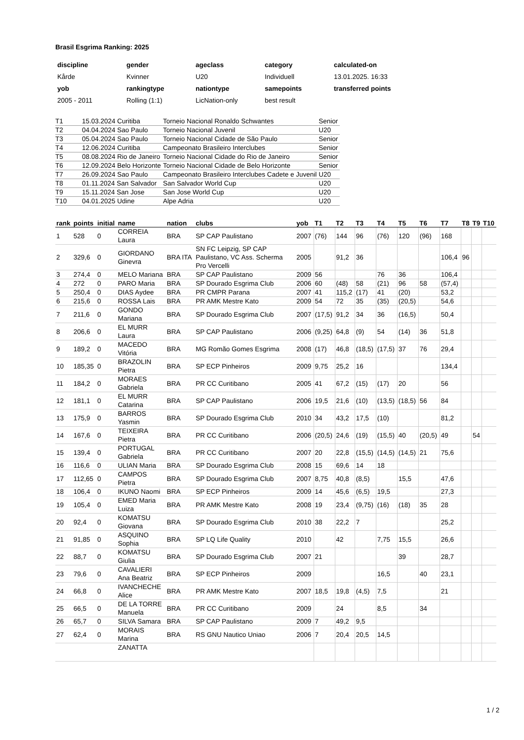Brasil Esgrima Ranking: 2025
| discipline | gender | ageclass | category | calculated-on |
| Kårde | Kvinner | U20 | Individuell | 13.01.2025. 16:33 |
| yob | rankingtype | nationtype | samepoints | transferred points |
| 2005 - 2011 | Rolling (1:1) | LicNation-only | best result | |
| T1 | 15.03.2024 Curitiba | Torneio Nacional Ronaldo Schwantes | Senior |
| T2 | 04.04.2024 Sao Paulo | Torneio Nacional Juvenil | U20 |
| T3 | 05.04.2024 Sao Paulo | Torneio Nacional Cidade de São Paulo | Senior |
| T4 | 12.06.2024 Curitiba | Campeonato Brasileiro Interclubes | Senior |
| T5 | 08.08.2024 Rio de Janeiro | Torneio Nacional Cidade do Rio de Janeiro | Senior |
| T6 | 12.09.2024 Belo Horizonte | Torneio Nacional Cidade de Belo Horizonte | Senior |
| T7 | 26.09.2024 Sao Paulo | Campeonato Brasileiro Interclubes Cadete e Juvenil | U20 |
| T8 | 01.11.2024 San Salvador | San Salvador World Cup | U20 |
| T9 | 15.11.2024 San Jose | San Jose World Cup | U20 |
| T10 | 04.01.2025 Udine | Alpe Adria | U20 |
| rank | points | initial | name | nation | clubs | yob | T1 | T2 | T3 | T4 | T5 | T6 | T7 | T8 | T9 | T10 |
| --- | --- | --- | --- | --- | --- | --- | --- | --- | --- | --- | --- | --- | --- | --- | --- | --- |
| 1 | 528 | 0 | CORREIA Laura | BRA | SP CAP Paulistano | 2007 | (76) | 144 | 96 | (76) | 120 | (96) | 168 | | | |
| 2 | 329,6 | 0 | GIORDANO Ginevra | BRA ITA | SN FC Leipzig, SP CAP Paulistano, VC Ass. Scherma Pro Vercelli | 2005 | | 91,2 | 36 | | | | 106,4 | 96 | | |
| 3 | 274,4 | 0 | MELO Mariana | BRA | SP CAP Paulistano | 2009 | 56 | | | 76 | 36 | | 106,4 | | | |
| 4 | 272 | 0 | PARO Maria | BRA | SP Dourado Esgrima Club | 2006 | 60 | (48) | 58 | (21) | 96 | 58 | (57,4) | | | |
| 5 | 250,4 | 0 | DIAS Aydee | BRA | PR CMPR Parana | 2007 | 41 | 115,2 | (17) | 41 | (20) | | 53,2 | | | |
| 6 | 215,6 | 0 | ROSSA Lais | BRA | PR AMK Mestre Kato | 2009 | 54 | 72 | 35 | (35) | (20,5) | | 54,6 | | | |
| 7 | 211,6 | 0 | GONDO Mariana | BRA | SP Dourado Esgrima Club | 2007 | (17,5) | 91,2 | 34 | 36 | (16,5) | | 50,4 | | | |
| 8 | 206,6 | 0 | EL MURR Laura | BRA | SP CAP Paulistano | 2006 | (9,25) | 64,8 | (9) | 54 | (14) | 36 | 51,8 | | | |
| 9 | 189,2 | 0 | MACEDO Vitória | BRA | MG Romão Gomes Esgrima | 2008 | (17) | 46,8 | (18,5) | (17,5) | 37 | 76 | 29,4 | | | |
| 10 | 185,35 | 0 | BRAZOLIN Pietra | BRA | SP ECP Pinheiros | 2009 | 9,75 | 25,2 | 16 | | | | 134,4 | | | |
| 11 | 184,2 | 0 | MORAES Gabriela | BRA | PR CC Curitibano | 2005 | 41 | 67,2 | (15) | (17) | 20 | | 56 | | | |
| 12 | 181,1 | 0 | EL MURR Catarina | BRA | SP CAP Paulistano | 2006 | 19,5 | 21,6 | (10) | (13,5) | (18,5) | 56 | 84 | | | |
| 13 | 175,9 | 0 | BARROS Yasmin | BRA | SP Dourado Esgrima Club | 2010 | 34 | 43,2 | 17,5 | (10) | | | 81,2 | | | |
| 14 | 167,6 | 0 | TEIXEIRA Pietra | BRA | PR CC Curitibano | 2006 | (20,5) | 24,6 | (19) | (15,5) | 40 | (20,5) | 49 | | 54 | |
| 15 | 139,4 | 0 | PORTUGAL Gabriela | BRA | PR CC Curitibano | 2007 | 20 | 22,8 | (15,5) | (14,5) | (14,5) | 21 | 75,6 | | | |
| 16 | 116,6 | 0 | ULIAN Maria | BRA | SP Dourado Esgrima Club | 2008 | 15 | 69,6 | 14 | 18 | | | | | | |
| 17 | 112,65 | 0 | CAMPOS Pietra | BRA | SP Dourado Esgrima Club | 2007 | 8,75 | 40,8 | (8,5) | | 15,5 | | 47,6 | | | |
| 18 | 106,4 | 0 | IKUNO Naomi | BRA | SP ECP Pinheiros | 2009 | 14 | 45,6 | (6,5) | 19,5 | | | 27,3 | | | |
| 19 | 105,4 | 0 | EMED Maria Luiza | BRA | PR AMK Mestre Kato | 2008 | 19 | 23,4 | (9,75) | (16) | (18) | 35 | 28 | | | |
| 20 | 92,4 | 0 | KOMATSU Giovana | BRA | SP Dourado Esgrima Club | 2010 | 38 | 22,2 | 7 | | | | 25,2 | | | |
| 21 | 91,85 | 0 | ASQUINO Sophia | BRA | SP LQ Life Quality | 2010 | | 42 | | 7,75 | 15,5 | | 26,6 | | | |
| 22 | 88,7 | 0 | KOMATSU Giulia | BRA | SP Dourado Esgrima Club | 2007 | 21 | | | | 39 | | 28,7 | | | |
| 23 | 79,6 | 0 | CAVALIERI Ana Beatriz | BRA | SP ECP Pinheiros | 2009 | | | | 16,5 | | 40 | 23,1 | | | |
| 24 | 66,8 | 0 | IVANCHECHE Alice | BRA | PR AMK Mestre Kato | 2007 | 18,5 | 19,8 | (4,5) | 7,5 | | | 21 | | | |
| 25 | 66,5 | 0 | DE LA TORRE Manuela | BRA | PR CC Curitibano | 2009 | | 24 | | 8,5 | | 34 | | | | |
| 26 | 65,7 | 0 | SILVA Samara | BRA | SP CAP Paulistano | 2009 | 7 | 49,2 | 9,5 | | | | | | | |
| 27 | 62,4 | 0 | MORAIS Marina | BRA | RS GNU Nautico Uniao | 2006 | 7 | 20,4 | 20,5 | 14,5 | | | | | | |
| | | | ZANATTA | | | | | | | | | | | | | |
1 / 2